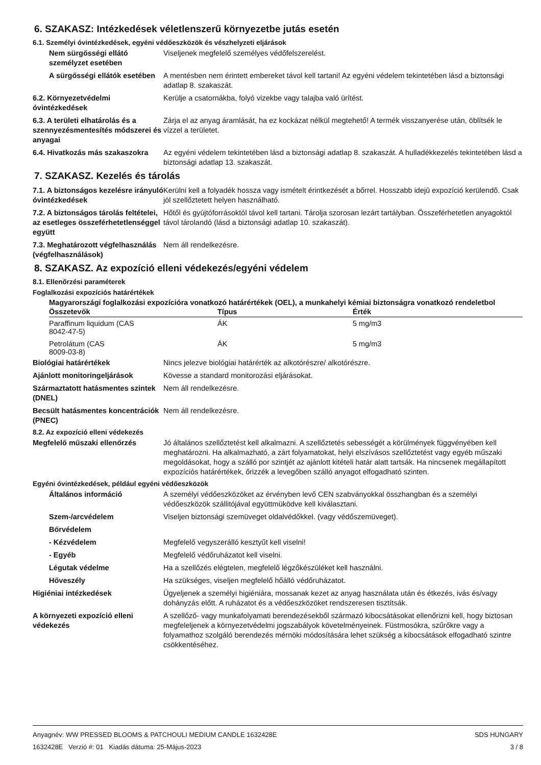6. SZAKASZ: Intézkedések véletlenszerű környezetbe jutás esetén
6.1. Személyi óvintézkedések, egyéni védőeszközök és vészhelyzeti eljárások
Nem sürgősségi ellátó személyzet esetében
Viseljenek megfelelő személyes védőfelszerelést.
A sürgősségi ellátók esetében
A mentésben nem érintett embereket távol kell tartani! Az egyéni védelem tekintetében lásd a biztonsági adatlap 8. szakaszát.
6.2. Környezetvédelmi óvintézkedések
Kerülje a csatornákba, folyó vizekbe vagy talajba való ürítést.
6.3. A területi elhatárolás és a szennyezésmentesítés módszerei és anyagai
Zárja el az anyag áramlását, ha ez kockázat nélkül megtehető! A termék visszanyerése után, öblítsék le vízzel a területet.
6.4. Hivatkozás más szakaszokra
Az egyéni védelem tekintetében lásd a biztonsági adatlap 8. szakaszát. A hulladékkezelés tekintetében lásd a biztonsági adatlap 13. szakaszát.
7. SZAKASZ. Kezelés és tárolás
7.1. A biztonságos kezelésre irányuló óvintézkedések
Kerülni kell a folyadék hossza vagy ismételt érintkezését a bőrrel. Hosszabb idejû expozíció kerülendõ. Csak jól szellőztetett helyen használható.
7.2. A biztonságos tárolás feltételei, az esetleges összeférhetetlenséggel együtt
Hőtől és gyújtóforrásoktól távol kell tartani. Tárolja szorosan lezárt tartályban. Összeférhetetlen anyagoktól távol tárolandó (lásd a biztonsági adatlap 10. szakaszát).
7.3. Meghatározott végfelhasználás (végfelhasználások)
Nem áll rendelkezésre.
8. SZAKASZ. Az expozíció elleni védekezés/egyéni védelem
8.1. Ellenőrzési paraméterek
Foglalkozási expozíciós határértékek
Magyarországi foglalkozási expozícióra vonatkozó határértékek (OEL), a munkahelyi kémiai biztonságra vonatkozó rendeletbol
| Összetevők | Típus | Érték |
| --- | --- | --- |
| Paraffinum liquidum (CAS 8042-47-5) | ÁK | 5 mg/m3 |
| Petrolátum (CAS 8009-03-8) | ÁK | 5 mg/m3 |
Biológiai határértékek Nincs jelezve biológiai határérték az alkotórészre/ alkotórészre.
Ajánlott monitoringeljárások Kövesse a standard monitorozási eljárásokat.
Származtatott hatásmentes szintek (DNEL)
Nem áll rendelkezésre.
Becsült hatásmentes koncentrációk (PNEC)
Nem áll rendelkezésre.
8.2. Az expozíció elleni védekezés
Megfelelő műszaki ellenőrzés Jó általános szellőztetést kell alkalmazni. A szellőztetés sebességét a körülmények függvényében kell meghatározni. Ha alkalmazható, a zárt folyamatokat, helyi elszívásos szellőztetést vagy egyéb műszaki megoldásokat, hogy a szálló por szintjét az ajánlott kitételi határ alatt tartsák. Ha nincsenek megállapított expozíciós határértékek, őrizzék a levegőben szálló anyagot elfogadható szinten.
Egyéni óvintézkedések, például egyéni védőeszközök
Általános információ A személyi védőeszközöket az érvényben levő CEN szabványokkal összhangban és a személyi védőeszközök szállitójával együttmüködve kell kiválasztani.
Szem-/arcvédelem Viseljen biztonsági szemüveget oldalvédőkkel. (vagy védőszemüveget).
Bőrvédelem
- Kézvédelem Megfelelő vegyszerálló kesztyűt kell viselni!
- Egyéb Megfelelő védőruházatot kell viselni.
Légutak védelme Ha a szellőzés elégtelen, megfelelő légzőkészüléket kell használni.
Hőveszély Ha szükséges, viseljen megfelelő hőálló védőruházatot.
Higiéniai intézkedések Ügyeljenek a személyi higiéniára, mossanak kezet az anyag használata után és étkezés, ivás és/vagy dohányzás előtt. A ruházatot és a védőeszközöket rendszeresen tisztítsák.
A környezeti expozíció elleni védekezés
A szellőző- vagy munkafolyamati berendezésekből származó kibocsátásokat ellenőrizni kell, hogy biztosan megfeleljenek a környezetvédelmi jogszabályok követelményeinek. Füstmosókra, szűrőkre vagy a folyamathoz szolgáló berendezés mérnöki módosítására lehet szükség a kibocsátások elfogadható szintre csökkentéséhez.
Anyagnév: WW PRESSED BLOOMS & PATCHOULI MEDIUM CANDLE 1632428E
1632428E Verzió #: 01 Kiadás dátuma: 25-Május-2023
SDS HUNGARY
3 / 8